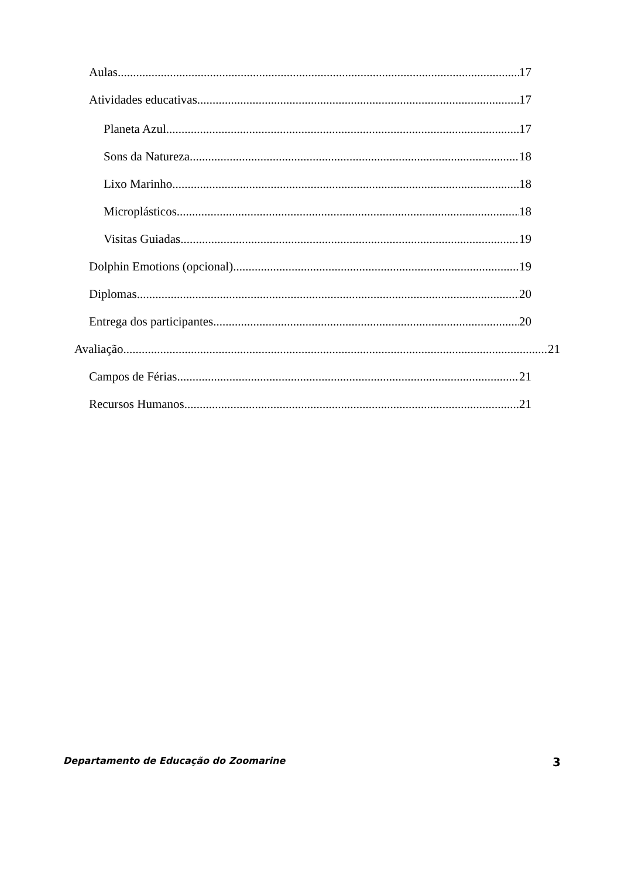Aulas 17
Atividades educativas 17
Planeta Azul 17
Sons da Natureza 18
Lixo Marinho 18
Microplásticos 18
Visitas Guiadas 19
Dolphin Emotions (opcional) 19
Diplomas 20
Entrega dos participantes 20
Avaliação 21
Campos de Férias 21
Recursos Humanos 21
Departamento de Educação do Zoomarine 3